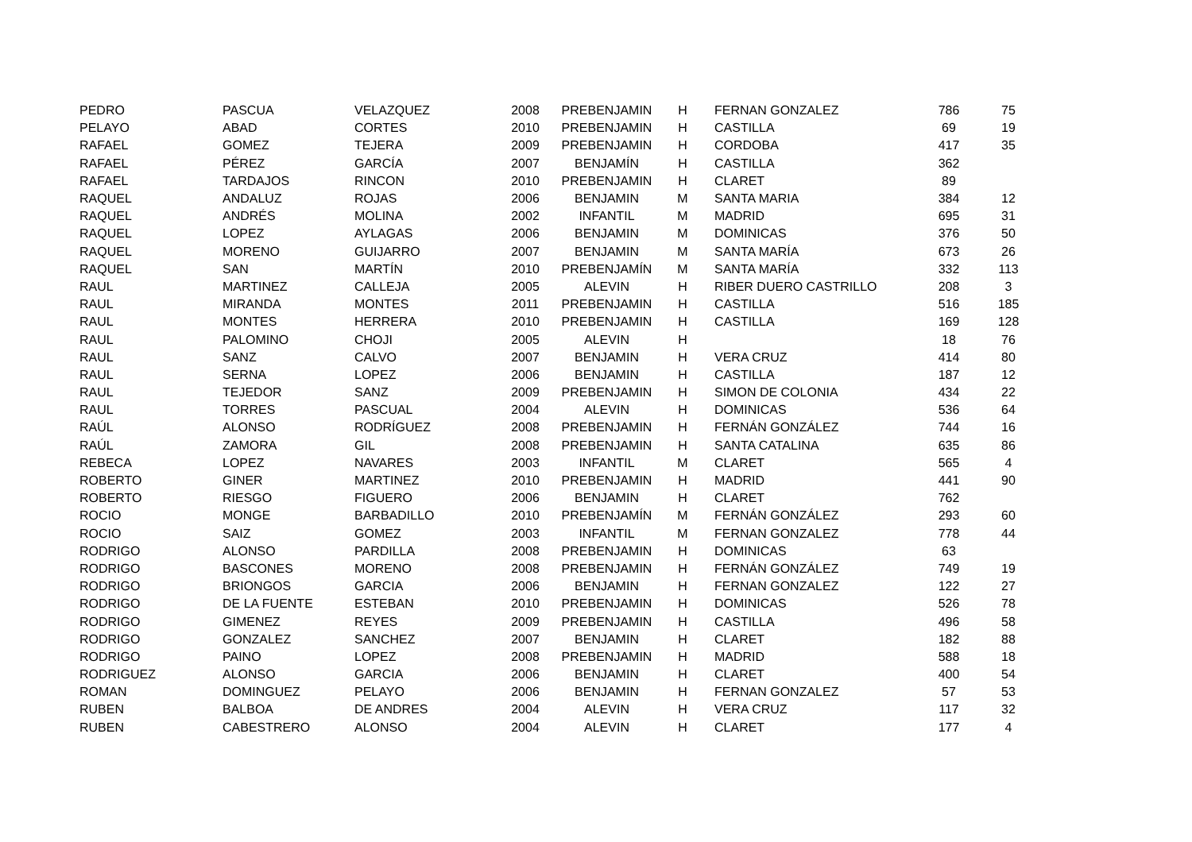| PEDRO | PASCUA | VELAZQUEZ | 2008 | PREBENJAMIN | H | FERNAN GONZALEZ | 786 | 75 |
| PELAYO | ABAD | CORTES | 2010 | PREBENJAMIN | H | CASTILLA | 69 | 19 |
| RAFAEL | GOMEZ | TEJERA | 2009 | PREBENJAMIN | H | CORDOBA | 417 | 35 |
| RAFAEL | PÉREZ | GARCÍA | 2007 | BENJAMÍN | H | CASTILLA | 362 | |
| RAFAEL | TARDAJOS | RINCON | 2010 | PREBENJAMIN | H | CLARET | 89 | |
| RAQUEL | ANDALUZ | ROJAS | 2006 | BENJAMIN | M | SANTA MARIA | 384 | 12 |
| RAQUEL | ANDRÉS | MOLINA | 2002 | INFANTIL | M | MADRID | 695 | 31 |
| RAQUEL | LOPEZ | AYLAGAS | 2006 | BENJAMIN | M | DOMINICAS | 376 | 50 |
| RAQUEL | MORENO | GUIJARRO | 2007 | BENJAMIN | M | SANTA MARÍA | 673 | 26 |
| RAQUEL | SAN | MARTÍN | 2010 | PREBENJAMÍN | M | SANTA MARÍA | 332 | 113 |
| RAUL | MARTINEZ | CALLEJA | 2005 | ALEVIN | H | RIBER DUERO CASTRILLO | 208 | 3 |
| RAUL | MIRANDA | MONTES | 2011 | PREBENJAMIN | H | CASTILLA | 516 | 185 |
| RAUL | MONTES | HERRERA | 2010 | PREBENJAMIN | H | CASTILLA | 169 | 128 |
| RAUL | PALOMINO | CHOJI | 2005 | ALEVIN | H | | 18 | 76 |
| RAUL | SANZ | CALVO | 2007 | BENJAMIN | H | VERA CRUZ | 414 | 80 |
| RAUL | SERNA | LOPEZ | 2006 | BENJAMIN | H | CASTILLA | 187 | 12 |
| RAUL | TEJEDOR | SANZ | 2009 | PREBENJAMIN | H | SIMON DE COLONIA | 434 | 22 |
| RAUL | TORRES | PASCUAL | 2004 | ALEVIN | H | DOMINICAS | 536 | 64 |
| RAÚL | ALONSO | RODRÍGUEZ | 2008 | PREBENJAMIN | H | FERNÁN GONZÁLEZ | 744 | 16 |
| RAÚL | ZAMORA | GIL | 2008 | PREBENJAMIN | H | SANTA CATALINA | 635 | 86 |
| REBECA | LOPEZ | NAVARES | 2003 | INFANTIL | M | CLARET | 565 | 4 |
| ROBERTO | GINER | MARTINEZ | 2010 | PREBENJAMIN | H | MADRID | 441 | 90 |
| ROBERTO | RIESGO | FIGUERO | 2006 | BENJAMIN | H | CLARET | 762 | |
| ROCIO | MONGE | BARBADILLO | 2010 | PREBENJAMÍN | M | FERNÁN GONZÁLEZ | 293 | 60 |
| ROCIO | SAIZ | GOMEZ | 2003 | INFANTIL | M | FERNAN GONZALEZ | 778 | 44 |
| RODRIGO | ALONSO | PARDILLA | 2008 | PREBENJAMIN | H | DOMINICAS | 63 | |
| RODRIGO | BASCONES | MORENO | 2008 | PREBENJAMIN | H | FERNÁN GONZÁLEZ | 749 | 19 |
| RODRIGO | BRIONGOS | GARCIA | 2006 | BENJAMIN | H | FERNAN GONZALEZ | 122 | 27 |
| RODRIGO | DE LA FUENTE | ESTEBAN | 2010 | PREBENJAMIN | H | DOMINICAS | 526 | 78 |
| RODRIGO | GIMENEZ | REYES | 2009 | PREBENJAMIN | H | CASTILLA | 496 | 58 |
| RODRIGO | GONZALEZ | SANCHEZ | 2007 | BENJAMIN | H | CLARET | 182 | 88 |
| RODRIGO | PAINO | LOPEZ | 2008 | PREBENJAMIN | H | MADRID | 588 | 18 |
| RODRIGUEZ | ALONSO | GARCIA | 2006 | BENJAMIN | H | CLARET | 400 | 54 |
| ROMAN | DOMINGUEZ | PELAYO | 2006 | BENJAMIN | H | FERNAN GONZALEZ | 57 | 53 |
| RUBEN | BALBOA | DE ANDRES | 2004 | ALEVIN | H | VERA CRUZ | 117 | 32 |
| RUBEN | CABESTRERO | ALONSO | 2004 | ALEVIN | H | CLARET | 177 | 4 |